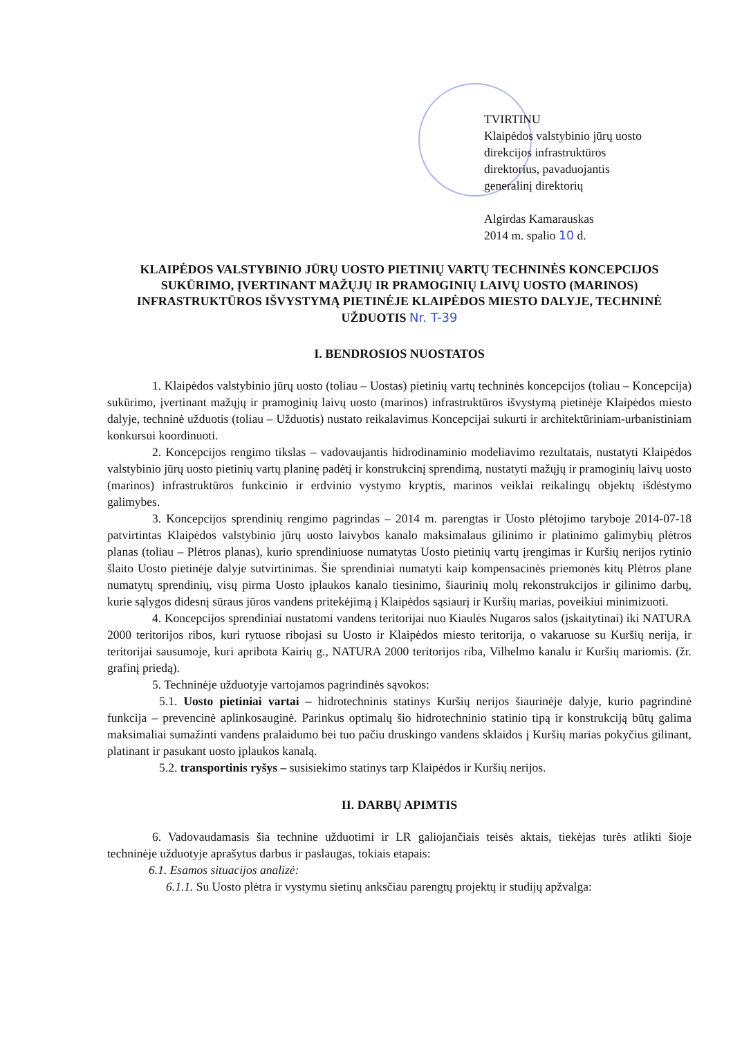TVIRTINU
Klaipėdos valstybinio jūrų uosto
direkcijos infrastruktūros
direktorius, pavaduojantis
generalinį direktorių
Algirdas Kamarauskas
2014 m. spalio 10 d.
KLAIPĖDOS VALSTYBINIO JŪRŲ UOSTO PIETINIŲ VARTŲ TECHNINĖS KONCEPCIJOS SUKŪRIMO, ĮVERTINANT MAŽŲJŲ IR PRAMOGINIŲ LAIVŲ UOSTO (MARINOS) INFRASTRUKTŪROS IŠVYSTYMĄ PIETINĖJE KLAIPĖDOS MIESTO DALYJE, TECHNINĖ UŽDUOTIS Nr. T-39
I. BENDROSIOS NUOSTATOS
1. Klaipėdos valstybinio jūrų uosto (toliau – Uostas) pietinių vartų techninės koncepcijos (toliau – Koncepcija) sukūrimo, įvertinant mažųjų ir pramoginių laivų uosto (marinos) infrastruktūros išvystymą pietinėje Klaipėdos miesto dalyje, techninė užduotis (toliau – Užduotis) nustato reikalavimus Koncepcijai sukurti ir architektūriniam-urbanistiniam konkursui koordinuoti.
2. Koncepcijos rengimo tikslas – vadovaujantis hidrodinaminio modeliavimo rezultatais, nustatyti Klaipėdos valstybinio jūrų uosto pietinių vartų planinę padėtį ir konstrukcinį sprendimą, nustatyti mažųjų ir pramoginių laivų uosto (marinos) infrastruktūros funkcinio ir erdvinio vystymo kryptis, marinos veiklai reikalingų objektų išdėstymo galimybes.
3. Koncepcijos sprendinių rengimo pagrindas – 2014 m. parengtas ir Uosto plėtojimo taryboje 2014-07-18 patvirtintas Klaipėdos valstybinio jūrų uosto laivybos kanalo maksimalaus gilinimo ir platinimo galimybių plėtros planas (toliau – Plėtros planas), kurio sprendiniuose numatytas Uosto pietinių vartų įrengimas ir Kuršių nerijos rytinio šlaito Uosto pietinėje dalyje sutvirtinimas. Šie sprendiniai numatyti kaip kompensacinės priemonės kitų Plėtros plane numatytų sprendinių, visų pirma Uosto įplaukos kanalo tiesinimo, šiaurinių molų rekonstrukcijos ir gilinimo darbų, kurie sąlygos didesnį sūraus jūros vandens pritekėjimą į Klaipėdos sąsiaurį ir Kuršių marias, poveikiui minimizuoti.
4. Koncepcijos sprendiniai nustatomi vandens teritorijai nuo Kiaulės Nugaros salos (įskaitytinai) iki NATURA 2000 teritorijos ribos, kuri rytuose ribojasi su Uosto ir Klaipėdos miesto teritorija, o vakaruose su Kuršių nerija, ir teritorijai sausumoje, kuri apribota Kairių g., NATURA 2000 teritorijos riba, Vilhelmo kanalu ir Kuršių mariomis. (žr. grafinį priedą).
5. Techninėje užduotyje vartojamos pagrindinės sąvokos:
5.1. Uosto pietiniai vartai – hidrotechninis statinys Kuršių nerijos šiaurinėje dalyje, kurio pagrindinė funkcija – prevencinė aplinkosauginė. Parinkus optimalų šio hidrotechninio statinio tipą ir konstrukciją būtų galima maksimaliai sumažinti vandens pralaidumo bei tuo pačiu druskingo vandens sklaidos į Kuršių marias pokyčius gilinant, platinant ir pasukant uosto įplaukos kanalą.
5.2. transportinis ryšys – susisiekimo statinys tarp Klaipėdos ir Kuršių nerijos.
II. DARBŲ APIMTIS
6. Vadovaudamasis šia technine užduotimi ir LR galiojančiais teisės aktais, tiekėjas turės atlikti šioje techninėje užduotyje aprašytus darbus ir paslaugas, tokiais etapais:
6.1. Esamos situacijos analizė:
6.1.1. Su Uosto plėtra ir vystymu sietinų anksčiau parengtų projektų ir studijų apžvalga: